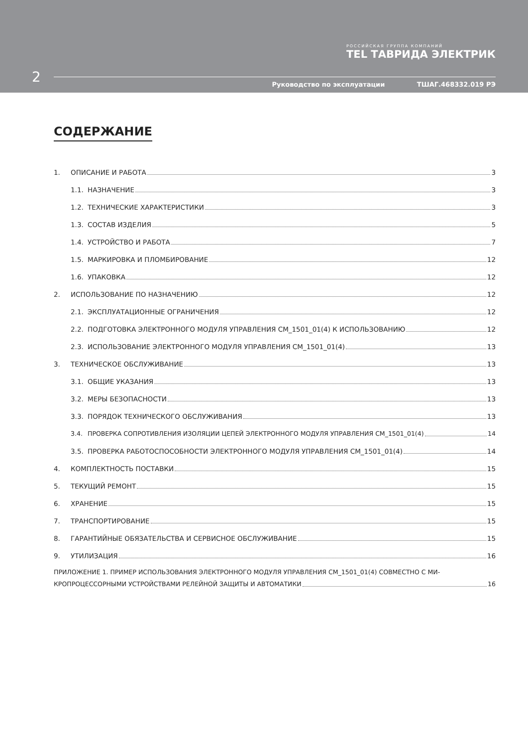РОССИЙСКАЯ ГРУППА КОМПАНИЙ
TEL ТАВРИДА ЭЛЕКТРИК
2
Руководство по эксплуатации ТШАГ.468332.019 РЭ
СОДЕРЖАНИЕ
1. ОПИСАНИЕ И РАБОТА 3
1.1. НАЗНАЧЕНИЕ 3
1.2. ТЕХНИЧЕСКИЕ ХАРАКТЕРИСТИКИ 3
1.3. СОСТАВ ИЗДЕЛИЯ 5
1.4. УСТРОЙСТВО И РАБОТА 7
1.5. МАРКИРОВКА И ПЛОМБИРОВАНИЕ 12
1.6. УПАКОВКА 12
2. ИСПОЛЬЗОВАНИЕ ПО НАЗНАЧЕНИЮ 12
2.1. ЭКСПЛУАТАЦИОННЫЕ ОГРАНИЧЕНИЯ 12
2.2. ПОДГОТОВКА ЭЛЕКТРОННОГО МОДУЛЯ УПРАВЛЕНИЯ CM_1501_01(4) К ИСПОЛЬЗОВАНИЮ 12
2.3. ИСПОЛЬЗОВАНИЕ ЭЛЕКТРОННОГО МОДУЛЯ УПРАВЛЕНИЯ CM_1501_01(4) 13
3. ТЕХНИЧЕСКОЕ ОБСЛУЖИВАНИЕ 13
3.1. ОБЩИЕ УКАЗАНИЯ 13
3.2. МЕРЫ БЕЗОПАСНОСТИ 13
3.3. ПОРЯДОК ТЕХНИЧЕСКОГО ОБСЛУЖИВАНИЯ 13
3.4. ПРОВЕРКА СОПРОТИВЛЕНИЯ ИЗОЛЯЦИИ ЦЕПЕЙ ЭЛЕКТРОННОГО МОДУЛЯ УПРАВЛЕНИЯ CM_1501_01(4) 14
3.5. ПРОВЕРКА РАБОТОСПОСОБНОСТИ ЭЛЕКТРОННОГО МОДУЛЯ УПРАВЛЕНИЯ CM_1501_01(4) 14
4. КОМПЛЕКТНОСТЬ ПОСТАВКИ 15
5. ТЕКУЩИЙ РЕМОНТ 15
6. ХРАНЕНИЕ 15
7. ТРАНСПОРТИРОВАНИЕ 15
8. ГАРАНТИЙНЫЕ ОБЯЗАТЕЛЬСТВА И СЕРВИСНОЕ ОБСЛУЖИВАНИЕ 15
9. УТИЛИЗАЦИЯ 16
ПРИЛОЖЕНИЕ 1. ПРИМЕР ИСПОЛЬЗОВАНИЯ ЭЛЕКТРОННОГО МОДУЛЯ УПРАВЛЕНИЯ CM_1501_01(4) СОВМЕСТНО С МИ-
КРОПРОЦЕССОРНЫМИ УСТРОЙСТВАМИ РЕЛЕЙНОЙ ЗАЩИТЫ И АВТОМАТИКИ 16